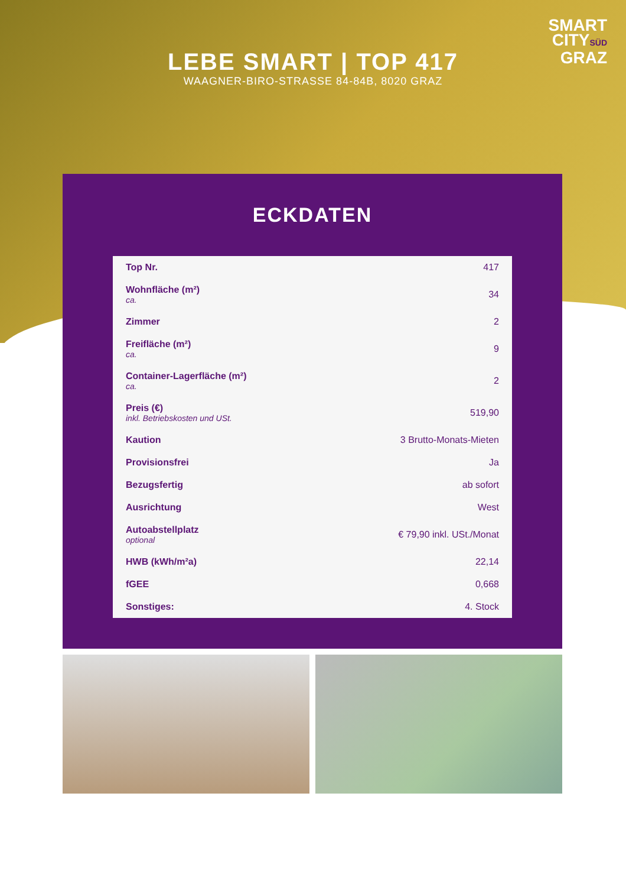SMART
CITYSÜD
GRAZ
LEBE SMART | TOP 417
WAAGNER-BIRO-STRASSE 84-84B, 8020 GRAZ
ECKDATEN
| Top Nr. | 417 |
| Wohnfläche (m²) ca. | 34 |
| Zimmer | 2 |
| Freifläche (m²) ca. | 9 |
| Container-Lagerfläche (m²) ca. | 2 |
| Preis (€) inkl. Betriebskosten und USt. | 519,90 |
| Kaution | 3 Brutto-Monats-Mieten |
| Provisionsfrei | Ja |
| Bezugsfertig | ab sofort |
| Ausrichtung | West |
| Autoabstellplatz optional | € 79,90 inkl. USt./Monat |
| HWB (kWh/m²a) | 22,14 |
| fGEE | 0,668 |
| Sonstiges: | 4. Stock |